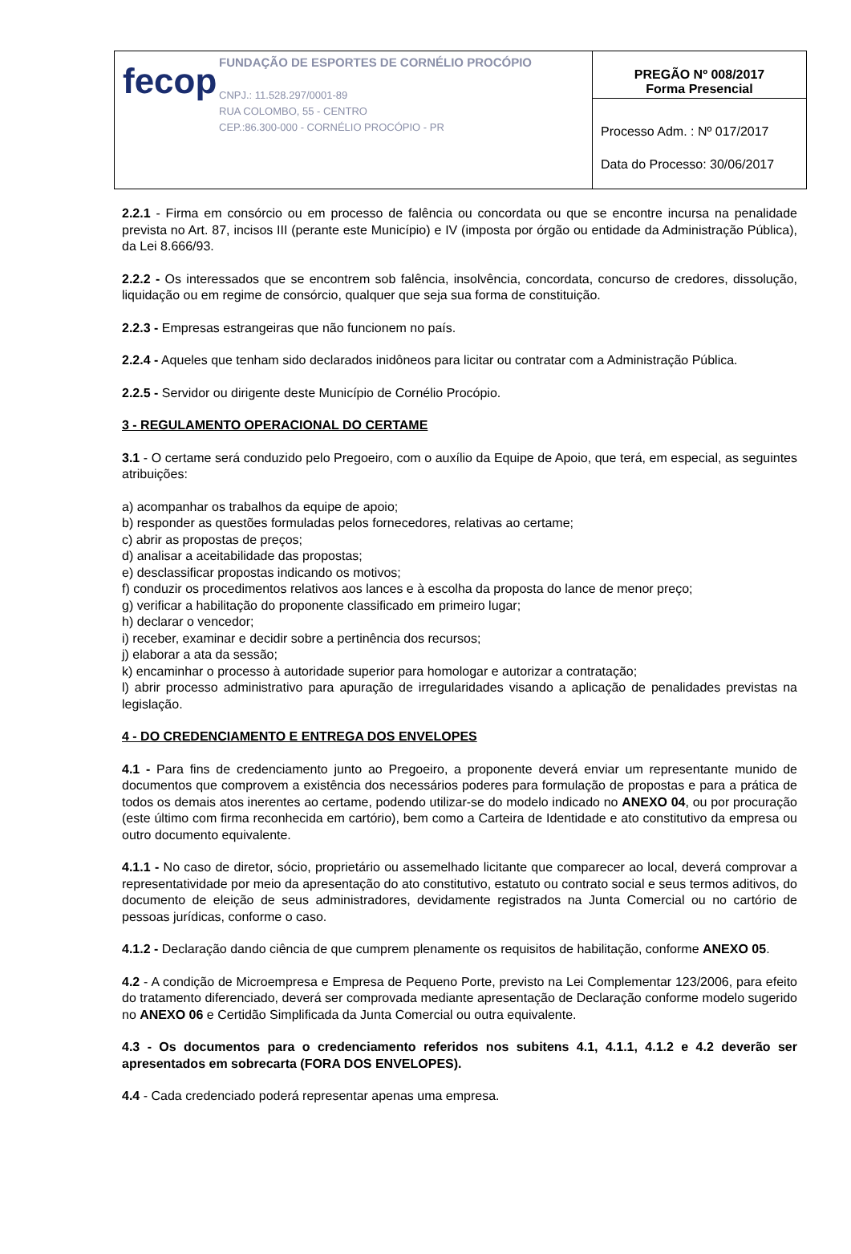| fecop FUNDAÇÃO DE ESPORTES DE CORNÉLIO PROCÓPIO CNPJ.: 11.528.297/0001-89 RUA COLOMBO, 55 - CENTRO CEP.:86.300-000 - CORNÉLIO PROCÓPIO - PR | PREGÃO Nº 008/2017 Forma Presencial |
| | Processo Adm. : Nº 017/2017 Data do Processo: 30/06/2017 |
2.2.1 - Firma em consórcio ou em processo de falência ou concordata ou que se encontre incursa na penalidade prevista no Art. 87, incisos III (perante este Município) e IV (imposta por órgão ou entidade da Administração Pública), da Lei 8.666/93.
2.2.2 - Os interessados que se encontrem sob falência, insolvência, concordata, concurso de credores, dissolução, liquidação ou em regime de consórcio, qualquer que seja sua forma de constituição.
2.2.3 - Empresas estrangeiras que não funcionem no país.
2.2.4 - Aqueles que tenham sido declarados inidôneos para licitar ou contratar com a Administração Pública.
2.2.5 - Servidor ou dirigente deste Município de Cornélio Procópio.
3 - REGULAMENTO OPERACIONAL DO CERTAME
3.1 - O certame será conduzido pelo Pregoeiro, com o auxílio da Equipe de Apoio, que terá, em especial, as seguintes atribuições:
a) acompanhar os trabalhos da equipe de apoio;
b) responder as questões formuladas pelos fornecedores, relativas ao certame;
c) abrir as propostas de preços;
d) analisar a aceitabilidade das propostas;
e) desclassificar propostas indicando os motivos;
f) conduzir os procedimentos relativos aos lances e à escolha da proposta do lance de menor preço;
g) verificar a habilitação do proponente classificado em primeiro lugar;
h) declarar o vencedor;
i) receber, examinar e decidir sobre a pertinência dos recursos;
j) elaborar a ata da sessão;
k) encaminhar o processo à autoridade superior para homologar e autorizar a contratação;
l) abrir processo administrativo para apuração de irregularidades visando a aplicação de penalidades previstas na legislação.
4 - DO CREDENCIAMENTO E ENTREGA DOS ENVELOPES
4.1 - Para fins de credenciamento junto ao Pregoeiro, a proponente deverá enviar um representante munido de documentos que comprovem a existência dos necessários poderes para formulação de propostas e para a prática de todos os demais atos inerentes ao certame, podendo utilizar-se do modelo indicado no ANEXO 04, ou por procuração (este último com firma reconhecida em cartório), bem como a Carteira de Identidade e ato constitutivo da empresa ou outro documento equivalente.
4.1.1 - No caso de diretor, sócio, proprietário ou assemelhado licitante que comparecer ao local, deverá comprovar a representatividade por meio da apresentação do ato constitutivo, estatuto ou contrato social e seus termos aditivos, do documento de eleição de seus administradores, devidamente registrados na Junta Comercial ou no cartório de pessoas jurídicas, conforme o caso.
4.1.2 - Declaração dando ciência de que cumprem plenamente os requisitos de habilitação, conforme ANEXO 05.
4.2 - A condição de Microempresa e Empresa de Pequeno Porte, previsto na Lei Complementar 123/2006, para efeito do tratamento diferenciado, deverá ser comprovada mediante apresentação de Declaração conforme modelo sugerido no ANEXO 06 e Certidão Simplificada da Junta Comercial ou outra equivalente.
4.3 - Os documentos para o credenciamento referidos nos subitens 4.1, 4.1.1, 4.1.2 e 4.2 deverão ser apresentados em sobrecarta (FORA DOS ENVELOPES).
4.4 - Cada credenciado poderá representar apenas uma empresa.